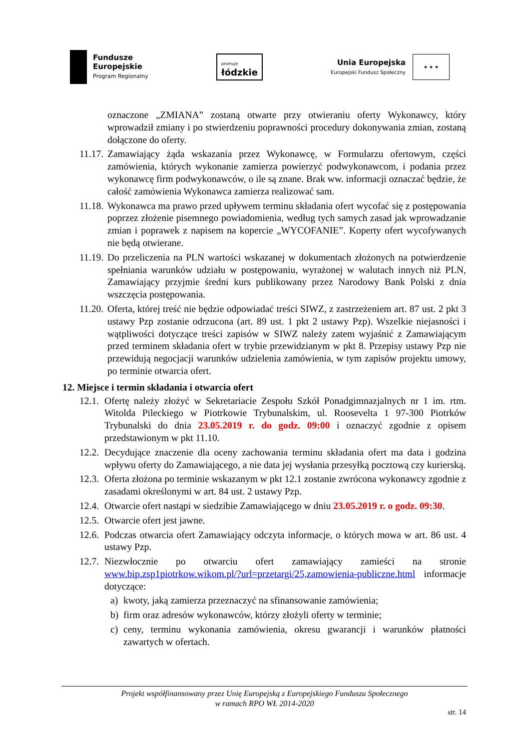Fundusze
Europejskie
Program Regionalny
promuje
łódzkie
Unia Europejska
Europejski Fundusz Społeczny
★ ★ ★
oznaczone „ZMIANA” zostaną otwarte przy otwieraniu oferty Wykonawcy, który wprowadził zmiany i po stwierdzeniu poprawności procedury dokonywania zmian, zostaną dołączone do oferty.
11.17. Zamawiający żąda wskazania przez Wykonawcę, w Formularzu ofertowym, części zamówienia, których wykonanie zamierza powierzyć podwykonawcom, i podania przez wykonawcę firm podwykonawców, o ile są znane. Brak ww. informacji oznaczać będzie, że całość zamówienia Wykonawca zamierza realizować sam.
11.18. Wykonawca ma prawo przed upływem terminu składania ofert wycofać się z postępowania poprzez złożenie pisemnego powiadomienia, według tych samych zasad jak wprowadzanie zmian i poprawek z napisem na kopercie „WYCOFANIE”. Koperty ofert wycofywanych nie będą otwierane.
11.19. Do przeliczenia na PLN wartości wskazanej w dokumentach złożonych na potwierdzenie spełniania warunków udziału w postępowaniu, wyrażonej w walutach innych niż PLN, Zamawiający przyjmie średni kurs publikowany przez Narodowy Bank Polski z dnia wszczęcia postępowania.
11.20. Oferta, której treść nie będzie odpowiadać treści SIWZ, z zastrzeżeniem art. 87 ust. 2 pkt 3 ustawy Pzp zostanie odrzucona (art. 89 ust. 1 pkt 2 ustawy Pzp). Wszelkie niejasności i wątpliwości dotyczące treści zapisów w SIWZ należy zatem wyjaśnić z Zamawiającym przed terminem składania ofert w trybie przewidzianym w pkt 8. Przepisy ustawy Pzp nie przewidują negocjacji warunków udzielenia zamówienia, w tym zapisów projektu umowy, po terminie otwarcia ofert.
12. Miejsce i termin składania i otwarcia ofert
12.1. Ofertę należy złożyć w Sekretariacie Zespołu Szkół Ponadgimnazjalnych nr 1 im. rtm. Witolda Pileckiego w Piotrkowie Trybunalskim, ul. Roosevelta 1 97-300 Piotrków Trybunalski do dnia 23.05.2019 r. do godz. 09:00 i oznaczyć zgodnie z opisem przedstawionym w pkt 11.10.
12.2. Decydujące znaczenie dla oceny zachowania terminu składania ofert ma data i godzina wpływu oferty do Zamawiającego, a nie data jej wysłania przesyłką pocztową czy kurierską.
12.3. Oferta złożona po terminie wskazanym w pkt 12.1 zostanie zwrócona wykonawcy zgodnie z zasadami określonymi w art. 84 ust. 2 ustawy Pzp.
12.4. Otwarcie ofert nastąpi w siedzibie Zamawiającego w dniu 23.05.2019 r. o godz. 09:30.
12.5. Otwarcie ofert jest jawne.
12.6. Podczas otwarcia ofert Zamawiający odczyta informacje, o których mowa w art. 86 ust. 4 ustawy Pzp.
12.7. Niezwłocznie po otwarciu ofert zamawiający zamieści na stronie www.bip.zsp1piotrkow.wikom.pl/?url=przetargi/25,zamowienia-publiczne.html informacje dotyczące:
a) kwoty, jaką zamierza przeznaczyć na sfinansowanie zamówienia;
b) firm oraz adresów wykonawców, którzy złożyli oferty w terminie;
c) ceny, terminu wykonania zamówienia, okresu gwarancji i warunków płatności zawartych w ofertach.
Projekt współfinansowany przez Unię Europejską z Europejskiego Funduszu Społecznego
w ramach RPO WŁ 2014-2020
str. 14